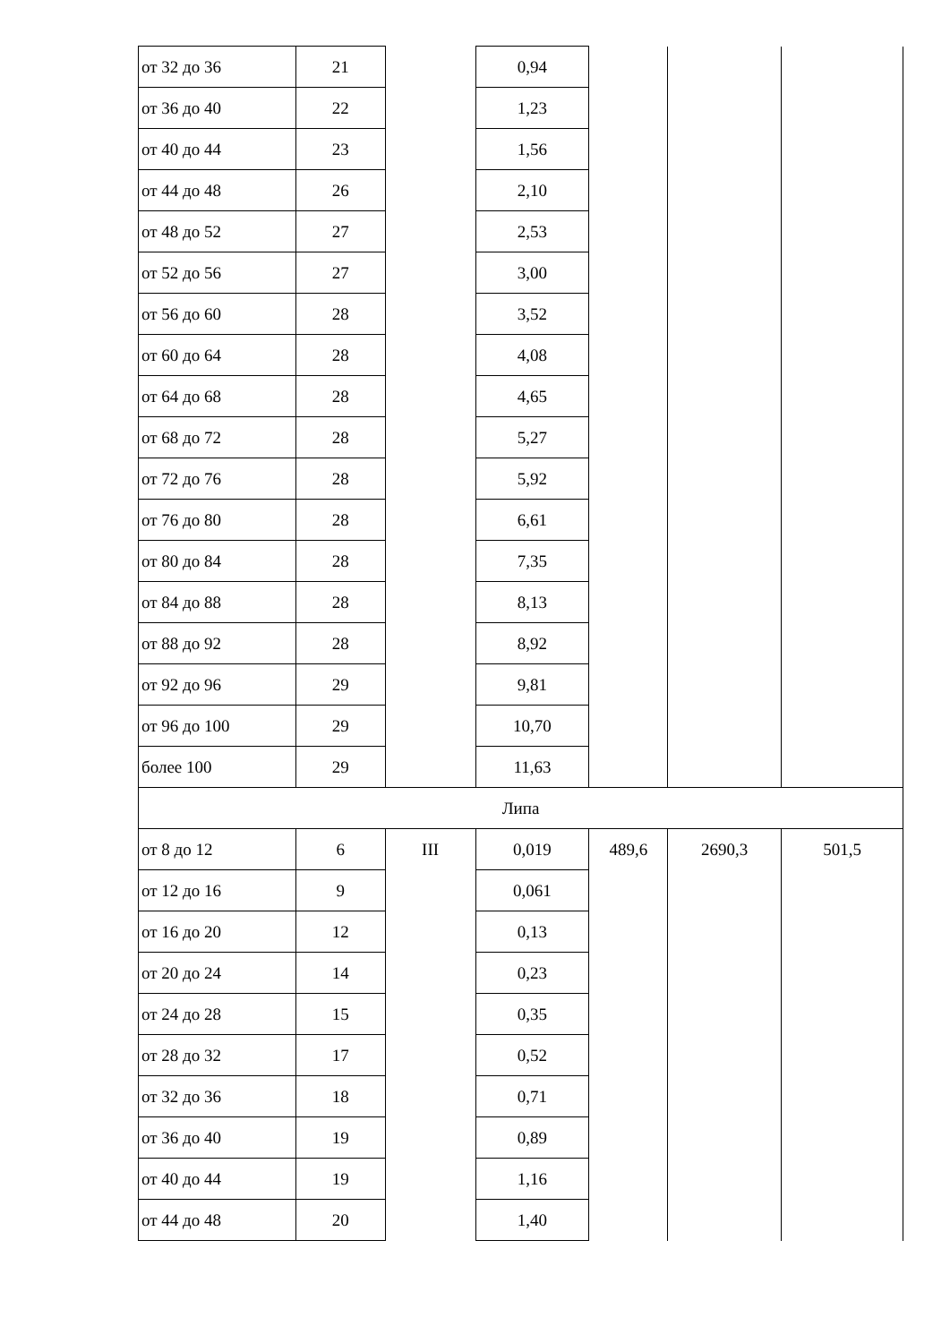| от 32 до 36 | 21 | | 0,94 | | | |
| от 36 до 40 | 22 | | 1,23 | | | |
| от 40 до 44 | 23 | | 1,56 | | | |
| от 44 до 48 | 26 | | 2,10 | | | |
| от 48 до 52 | 27 | | 2,53 | | | |
| от 52 до 56 | 27 | | 3,00 | | | |
| от 56 до 60 | 28 | | 3,52 | | | |
| от 60 до 64 | 28 | | 4,08 | | | |
| от 64 до 68 | 28 | | 4,65 | | | |
| от 68 до 72 | 28 | | 5,27 | | | |
| от 72 до 76 | 28 | | 5,92 | | | |
| от 76 до 80 | 28 | | 6,61 | | | |
| от 80 до 84 | 28 | | 7,35 | | | |
| от 84 до 88 | 28 | | 8,13 | | | |
| от 88 до 92 | 28 | | 8,92 | | | |
| от 92 до 96 | 29 | | 9,81 | | | |
| от 96 до 100 | 29 | | 10,70 | | | |
| более 100 | 29 | | 11,63 | | | |
| Липа | | | | | | |
| от 8 до 12 | 6 | III | 0,019 | 489,6 | 2690,3 | 501,5 |
| от 12 до 16 | 9 | | 0,061 | | | |
| от 16 до 20 | 12 | | 0,13 | | | |
| от 20 до 24 | 14 | | 0,23 | | | |
| от 24 до 28 | 15 | | 0,35 | | | |
| от 28 до 32 | 17 | | 0,52 | | | |
| от 32 до 36 | 18 | | 0,71 | | | |
| от 36 до 40 | 19 | | 0,89 | | | |
| от 40 до 44 | 19 | | 1,16 | | | |
| от 44 до 48 | 20 | | 1,40 | | | |